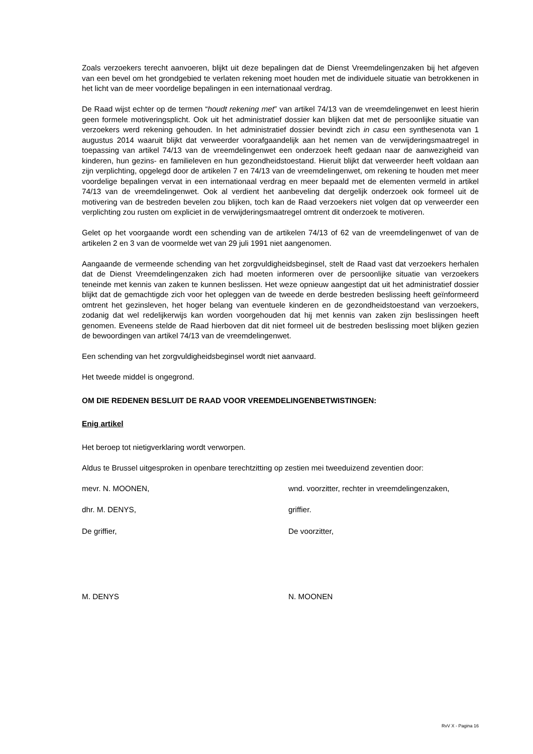Zoals verzoekers terecht aanvoeren, blijkt uit deze bepalingen dat de Dienst Vreemdelingenzaken bij het afgeven van een bevel om het grondgebied te verlaten rekening moet houden met de individuele situatie van betrokkenen in het licht van de meer voordelige bepalingen in een internationaal verdrag.
De Raad wijst echter op de termen “houdt rekening met” van artikel 74/13 van de vreemdelingenwet en leest hierin geen formele motiveringsplicht. Ook uit het administratief dossier kan blijken dat met de persoonlijke situatie van verzoekers werd rekening gehouden. In het administratief dossier bevindt zich in casu een synthesenota van 1 augustus 2014 waaruit blijkt dat verweerder voorafgaandelijk aan het nemen van de verwijderingsmaatregel in toepassing van artikel 74/13 van de vreemdelingenwet een onderzoek heeft gedaan naar de aanwezigheid van kinderen, hun gezins- en familieleven en hun gezondheidstoestand. Hieruit blijkt dat verweerder heeft voldaan aan zijn verplichting, opgelegd door de artikelen 7 en 74/13 van de vreemdelingenwet, om rekening te houden met meer voordelige bepalingen vervat in een internationaal verdrag en meer bepaald met de elementen vermeld in artikel 74/13 van de vreemdelingenwet. Ook al verdient het aanbeveling dat dergelijk onderzoek ook formeel uit de motivering van de bestreden bevelen zou blijken, toch kan de Raad verzoekers niet volgen dat op verweerder een verplichting zou rusten om expliciet in de verwijderingsmaatregel omtrent dit onderzoek te motiveren.
Gelet op het voorgaande wordt een schending van de artikelen 74/13 of 62 van de vreemdelingenwet of van de artikelen 2 en 3 van de voormelde wet van 29 juli 1991 niet aangenomen.
Aangaande de vermeende schending van het zorgvuldigheidsbeginsel, stelt de Raad vast dat verzoekers herhalen dat de Dienst Vreemdelingenzaken zich had moeten informeren over de persoonlijke situatie van verzoekers teneinde met kennis van zaken te kunnen beslissen. Het weze opnieuw aangestipt dat uit het administratief dossier blijkt dat de gemachtigde zich voor het opleggen van de tweede en derde bestreden beslissing heeft geïnformeerd omtrent het gezinsleven, het hoger belang van eventuele kinderen en de gezondheidstoestand van verzoekers, zodanig dat wel redelijkerwijs kan worden voorgehouden dat hij met kennis van zaken zijn beslissingen heeft genomen. Eveneens stelde de Raad hierboven dat dit niet formeel uit de bestreden beslissing moet blijken gezien de bewoordingen van artikel 74/13 van de vreemdelingenwet.
Een schending van het zorgvuldigheidsbeginsel wordt niet aanvaard.
Het tweede middel is ongegrond.
OM DIE REDENEN BESLUIT DE RAAD VOOR VREEMDELINGENBETWISTINGEN:
Enig artikel
Het beroep tot nietigverklaring wordt verworpen.
Aldus te Brussel uitgesproken in openbare terechtzitting op zestien mei tweeduizend zeventien door:
mevr. N. MOONEN, wnd. voorzitter, rechter in vreemdelingenzaken,
dhr. M. DENYS, griffier.
De griffier, De voorzitter,
M. DENYS N. MOONEN
RvV X - Pagina 16